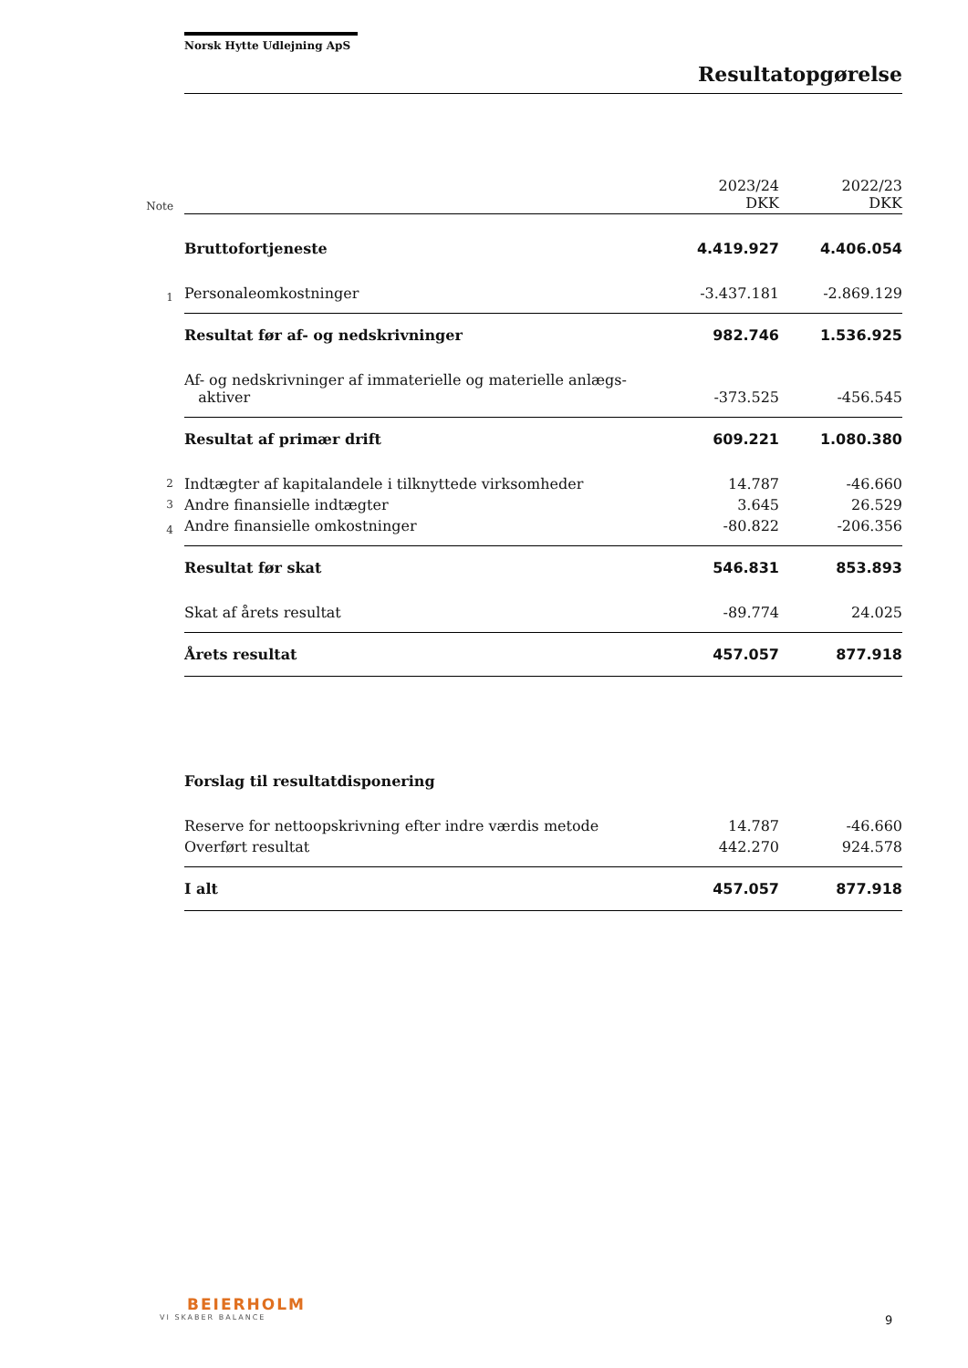Norsk Hytte Udlejning ApS
Resultatopgørelse
| Note | | 2023/24 DKK | 2022/23 DKK |
| | Bruttofortjeneste | 4.419.927 | 4.406.054 |
| 1 | Personaleomkostninger | -3.437.181 | -2.869.129 |
| | Resultat før af- og nedskrivninger | 982.746 | 1.536.925 |
| | Af- og nedskrivninger af immaterielle og materielle anlægs- aktiver | -373.525 | -456.545 |
| | Resultat af primær drift | 609.221 | 1.080.380 |
| 2 | Indtægter af kapitalandele i tilknyttede virksomheder | 14.787 | -46.660 |
| 3 | Andre finansielle indtægter | 3.645 | 26.529 |
| 4 | Andre finansielle omkostninger | -80.822 | -206.356 |
| | Resultat før skat | 546.831 | 853.893 |
| | Skat af årets resultat | -89.774 | 24.025 |
| | Årets resultat | 457.057 | 877.918 |
| | Forslag til resultatdisponering | | |
| | Reserve for nettoopskrivning efter indre værdis metode | 14.787 | -46.660 |
| | Overført resultat | 442.270 | 924.578 |
| | I alt | 457.057 | 877.918 |
BEIERHOLM
VI SKABER BALANCE
9